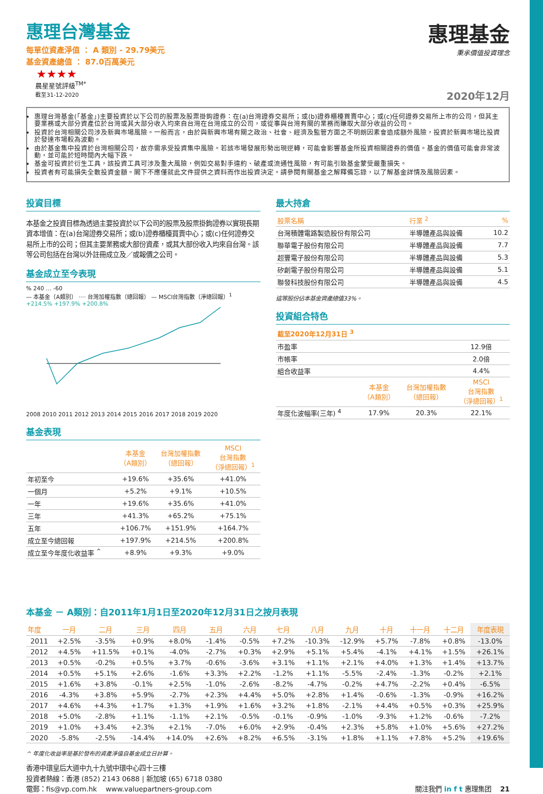惠理台灣基金
每單位資產淨值 ： A 類別 - 29.79美元
基金資產總值 ： 87.0百萬美元
★★★★
晨星星號評級<sup>TM*</sup>
截至31-12-2020
惠理基金
秉承價值投資理念
2020年12月
惠理台灣基金(「基金」)主要投資於以下公司的股票及股票掛鉤證券：在(a)台灣證券交易所；或(b)證券櫃檯買賣中心；或(c)任何證券交易所上市的公司，但其主要業務或大部分資產位於台灣或其大部分收入均來自台灣在台灣成立的公司，或從事與台灣有關的業務而賺取大部分收益的公司。
投資於台灣相關公司涉及新興市場風險。一般而言，由於與新興市場有關之政治、社會、經濟及監管方面之不明朗因素會造成額外風險，投資於新興市場比投資於發達市場較為波動。
由於基金集中投資於台灣相關公司，故亦需承受投資集中風險。若該市場發展形勢出現逆轉，可能會影響基金所投資相關證券的價值。基金的價值可能會非常波動，並可能於短時間內大幅下跌。
基金可投資於衍生工具，該投資工具可涉及重大風險，例如交易對手違約、破產或流通性風險，有可能引致基金蒙受嚴重損失。
投資者有可能損失全數投資金額。閣下不應僅就此文件提供之資料而作出投資決定。請參閱有關基金之解釋備忘錄，以了解基金詳情及風險因素。
投資目標
本基金之投資目標為透過主要投資於以下公司的股票及股票掛鉤證券以實現長期資本增值：在(a)台灣證券交易所；或(b)證券櫃檯買賣中心；或(c)任何證券交易所上市的公司；但其主要業務或大部份資產，或其大部份收入均來自台灣。該等公司包括在台灣以外註冊成立及／或報價之公司。
基金成立至今表現
% 240 … -60
— 本基金（A類別） ···· 台灣加權指數（總回報） — MSCI台灣指數（淨總回報）<sup>1</sup>
+214.5% +197.9% +200.8%
2008 2010 2011 2012 2013 2014 2015 2016 2017 2018 2019 2020
基金表現
| | 本基金 （A類別） | 台灣加權指數 （總回報） | MSCI 台灣指數 （淨總回報）<sup>1</sup> |
| --- | --- | --- | --- |
| 年初至今 | +19.6% | +35.6% | +41.0% |
| 一個月 | +5.2% | +9.1% | +10.5% |
| 一年 | +19.6% | +35.6% | +41.0% |
| 三年 | +41.3% | +65.2% | +75.1% |
| 五年 | +106.7% | +151.9% | +164.7% |
| 成立至今總回報 | +197.9% | +214.5% | +200.8% |
| 成立至今年度化收益率 <sup>^</sup> | +8.9% | +9.3% | +9.0% |
最大持倉
| 股票名稱 | 行業 <sup>2</sup> | % |
| --- | --- | --- |
| 台灣積體電路製造股份有限公司 | 半導體產品與設備 | 10.2 |
| 聯華電子股份有限公司 | 半導體產品與設備 | 7.7 |
| 超豐電子股份有限公司 | 半導體產品與設備 | 5.3 |
| 矽創電子股份有限公司 | 半導體產品與設備 | 5.1 |
| 聯發科技股份有限公司 | 半導體產品與設備 | 4.5 |
這等股份佔本基金資產總值33%。
投資組合特色
| 截至2020年12月31日 <sup>3</sup> | | | |
| --- | --- | --- | --- |
| 市盈率 | | | 12.9倍 |
| 市帳率 | | | 2.0倍 |
| 組合收益率 | | | 4.4% |
| | 本基金 （A類別） | 台灣加權指數 （總回報） | MSCI 台灣指數 （淨總回報）<sup>1</sup> |
| 年度化波幅率(三年) <sup>4</sup> | 17.9% | 20.3% | 22.1% |
本基金 － A類別：自2011年1月1日至2020年12月31日之按月表現
| 年度 | 一月 | 二月 | 三月 | 四月 | 五月 | 六月 | 七月 | 八月 | 九月 | 十月 | 十一月 | 十二月 | 年度表現 |
| --- | --- | --- | --- | --- | --- | --- | --- | --- | --- | --- | --- | --- | --- |
| 2011 | +2.5% | -3.5% | +0.9% | +8.0% | -1.4% | -0.5% | +7.2% | -10.3% | -12.9% | +5.7% | -7.8% | +0.8% | -13.0% |
| 2012 | +4.5% | +11.5% | +0.1% | -4.0% | -2.7% | +0.3% | +2.9% | +5.1% | +5.4% | -4.1% | +4.1% | +1.5% | +26.1% |
| 2013 | +0.5% | -0.2% | +0.5% | +3.7% | -0.6% | -3.6% | +3.1% | +1.1% | +2.1% | +4.0% | +1.3% | +1.4% | +13.7% |
| 2014 | +0.5% | +5.1% | +2.6% | -1.6% | +3.3% | +2.2% | -1.2% | +1.1% | -5.5% | -2.4% | -1.3% | -0.2% | +2.1% |
| 2015 | +1.6% | +3.8% | -0.1% | +2.5% | -1.0% | -2.6% | -8.2% | -4.7% | -0.2% | +4.7% | -2.2% | +0.4% | -6.5% |
| 2016 | -4.3% | +3.8% | +5.9% | -2.7% | +2.3% | +4.4% | +5.0% | +2.8% | +1.4% | -0.6% | -1.3% | -0.9% | +16.2% |
| 2017 | +4.6% | +4.3% | +1.7% | +1.3% | +1.9% | +1.6% | +3.2% | +1.8% | -2.1% | +4.4% | +0.5% | +0.3% | +25.9% |
| 2018 | +5.0% | -2.8% | +1.1% | -1.1% | +2.1% | -0.5% | -0.1% | -0.9% | -1.0% | -9.3% | +1.2% | -0.6% | -7.2% |
| 2019 | +1.0% | +3.4% | +2.3% | +2.1% | -7.0% | +6.0% | +2.9% | -0.4% | +2.3% | +5.8% | +1.0% | +5.6% | +27.2% |
| 2020 | -5.8% | -2.5% | -14.4% | +14.0% | +2.6% | +8.2% | +6.5% | -3.1% | +1.8% | +1.1% | +7.8% | +5.2% | +19.6% |
^ 年度化收益率是基於發布的資產淨值自基金成立日計算。
香港中環皇后大道中九十九號中環中心四十三樓
投資者熱線：香港 (852) 2143 0688 | 新加坡 (65) 6718 0380
電郵：fis@vp.com.hk www.valuepartners-group.com
關注我們 in f t 惠理集团 21